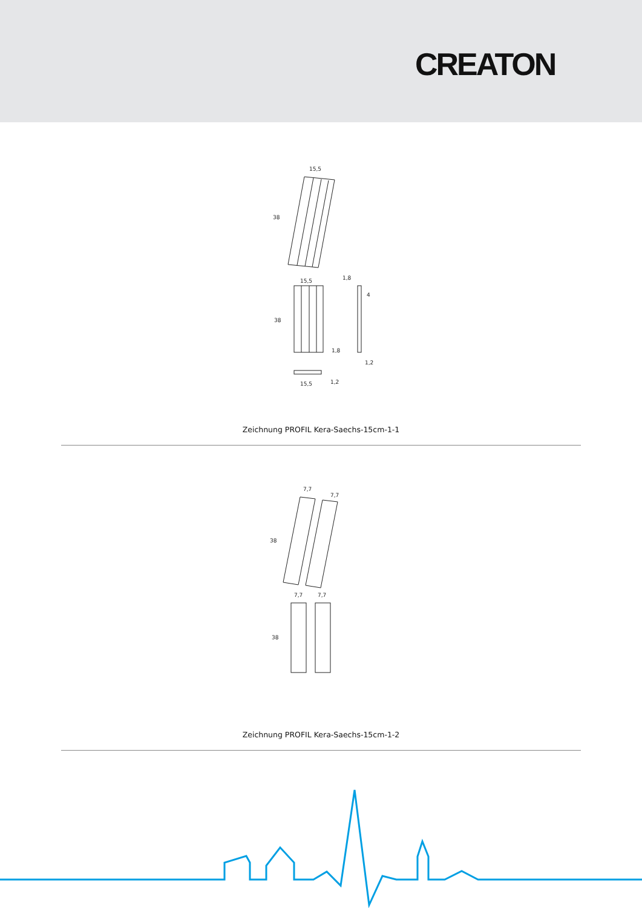CREATON
15,5
38
1,8
15,5
38
1,8
4
1,2
15,5
1,2
Zeichnung PROFIL Kera-Saechs-15cm-1-1
7,7
7,7
38
7,7
7,7
38
Zeichnung PROFIL Kera-Saechs-15cm-1-2